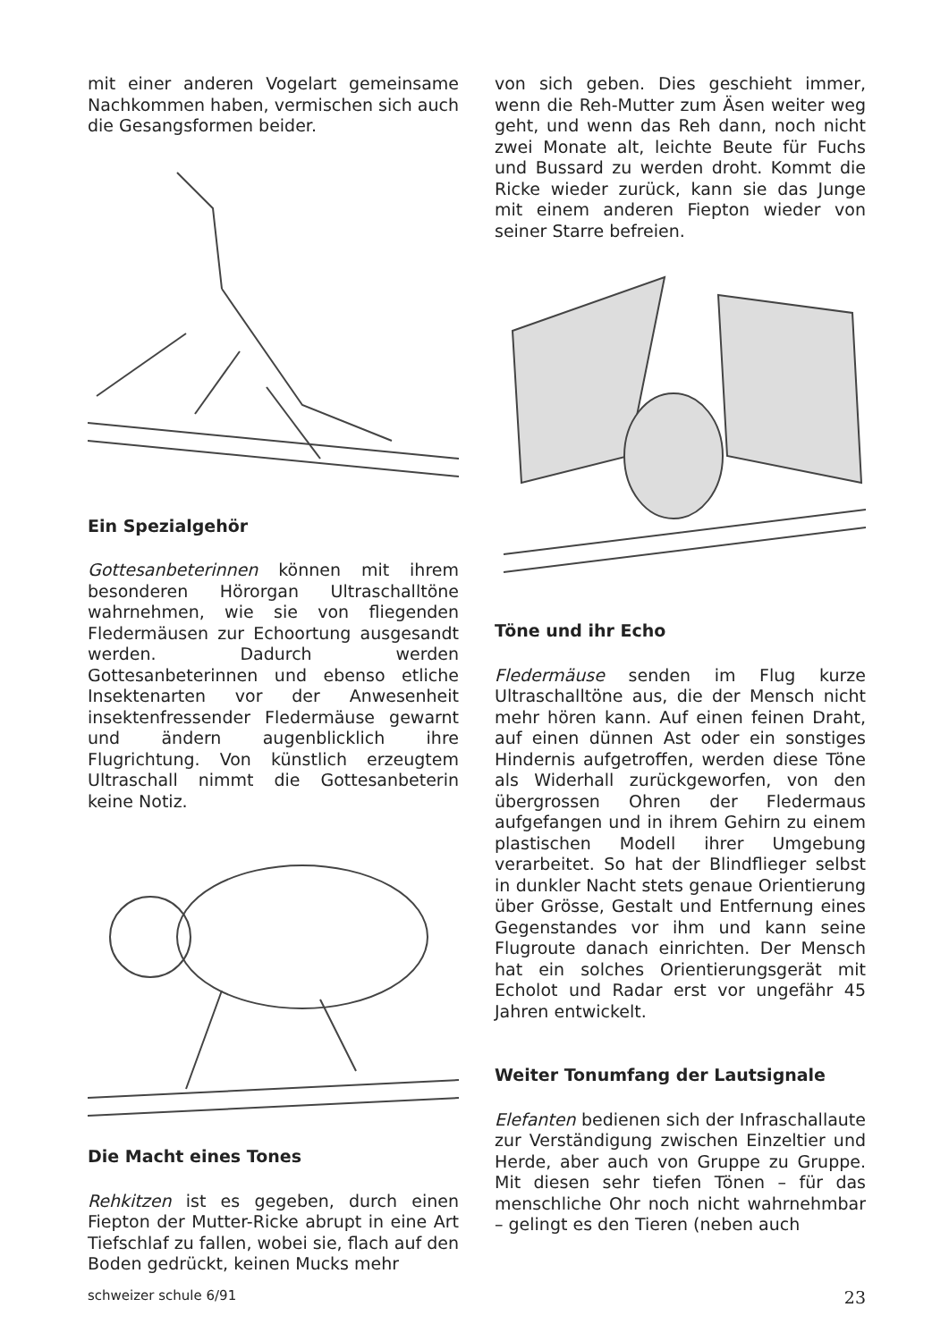mit einer anderen Vogelart gemeinsame Nachkommen haben, vermischen sich auch die Gesangsformen beider.
Ein Spezialgehör
Gottesanbeterinnen können mit ihrem besonderen Hörorgan Ultraschalltöne wahrnehmen, wie sie von fliegenden Fledermäusen zur Echoortung ausgesandt werden. Dadurch werden Gottesanbeterinnen und ebenso etliche Insektenarten vor der Anwesenheit insektenfressender Fledermäuse gewarnt und ändern augenblicklich ihre Flugrichtung. Von künstlich erzeugtem Ultraschall nimmt die Gottesanbeterin keine Notiz.
Die Macht eines Tones
Rehkitzen ist es gegeben, durch einen Fiepton der Mutter-Ricke abrupt in eine Art Tiefschlaf zu fallen, wobei sie, flach auf den Boden gedrückt, keinen Mucks mehr
von sich geben. Dies geschieht immer, wenn die Reh-Mutter zum Äsen weiter weg geht, und wenn das Reh dann, noch nicht zwei Monate alt, leichte Beute für Fuchs und Bussard zu werden droht. Kommt die Ricke wieder zurück, kann sie das Junge mit einem anderen Fiepton wieder von seiner Starre befreien.
Töne und ihr Echo
Fledermäuse senden im Flug kurze Ultraschalltöne aus, die der Mensch nicht mehr hören kann. Auf einen feinen Draht, auf einen dünnen Ast oder ein sonstiges Hindernis aufgetroffen, werden diese Töne als Widerhall zurückgeworfen, von den übergrossen Ohren der Fledermaus aufgefangen und in ihrem Gehirn zu einem plastischen Modell ihrer Umgebung verarbeitet. So hat der Blindflieger selbst in dunkler Nacht stets genaue Orientierung über Grösse, Gestalt und Entfernung eines Gegenstandes vor ihm und kann seine Flugroute danach einrichten. Der Mensch hat ein solches Orientierungsgerät mit Echolot und Radar erst vor ungefähr 45 Jahren entwickelt.
Weiter Tonumfang der Lautsignale
Elefanten bedienen sich der Infraschallaute zur Verständigung zwischen Einzeltier und Herde, aber auch von Gruppe zu Gruppe. Mit diesen sehr tiefen Tönen – für das menschliche Ohr noch nicht wahrnehmbar – gelingt es den Tieren (neben auch
schweizer schule 6/91 23